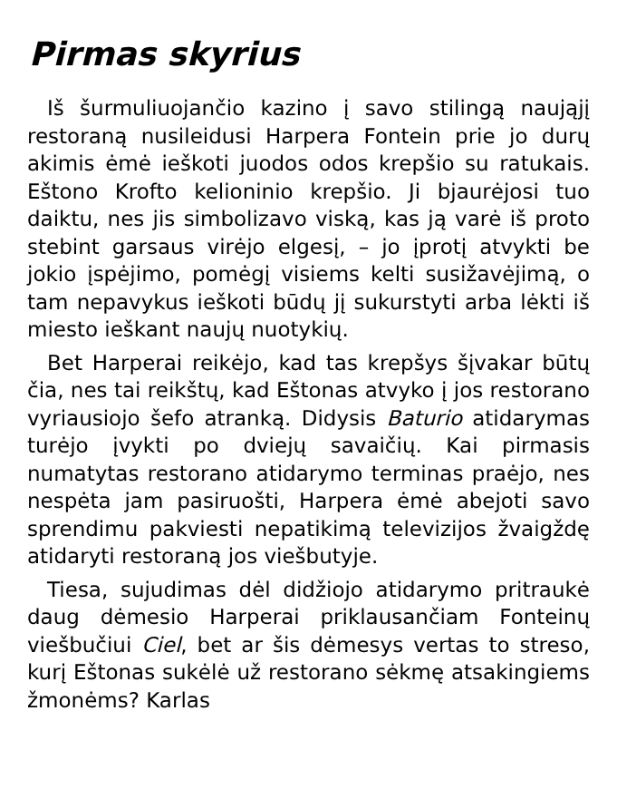Pirmas skyrius
Iš šurmuliuojančio kazino į savo stilingą naująjį restoraną nusileidusi Harpera Fontein prie jo durų akimis ėmė ieškoti juodos odos krepšio su ratukais. Eštono Krofto kelioninio krepšio. Ji bjaurėjosi tuo daiktu, nes jis simbolizavo viską, kas ją varė iš proto stebint garsaus virėjo elgesį, – jo įprotį atvykti be jokio įspėjimo, pomėgį visiems kelti susižavėjimą, o tam nepavykus ieškoti būdų jį sukurstyti arba lėkti iš miesto ieškant naujų nuotykių.
Bet Harperai reikėjo, kad tas krepšys šįvakar būtų čia, nes tai reikštų, kad Eštonas atvyko į jos restorano vyriausiojo šefo atranką. Didysis Baturio atidarymas turėjo įvykti po dviejų savaičių. Kai pirmasis numatytas restorano atidarymo terminas praėjo, nes nespėta jam pasiruošti, Harpera ėmė abejoti savo sprendimu pakviesti nepatikimą televizijos žvaigždę atidaryti restoraną jos viešbutyje.
Tiesa, sujudimas dėl didžiojo atidarymo pritraukė daug dėmesio Harperai priklausančiam Fonteinų viešbučiui Ciel, bet ar šis dėmesys vertas to streso, kurį Eštonas sukėlė už restorano sėkmę atsakingiems žmonėms? Karlas